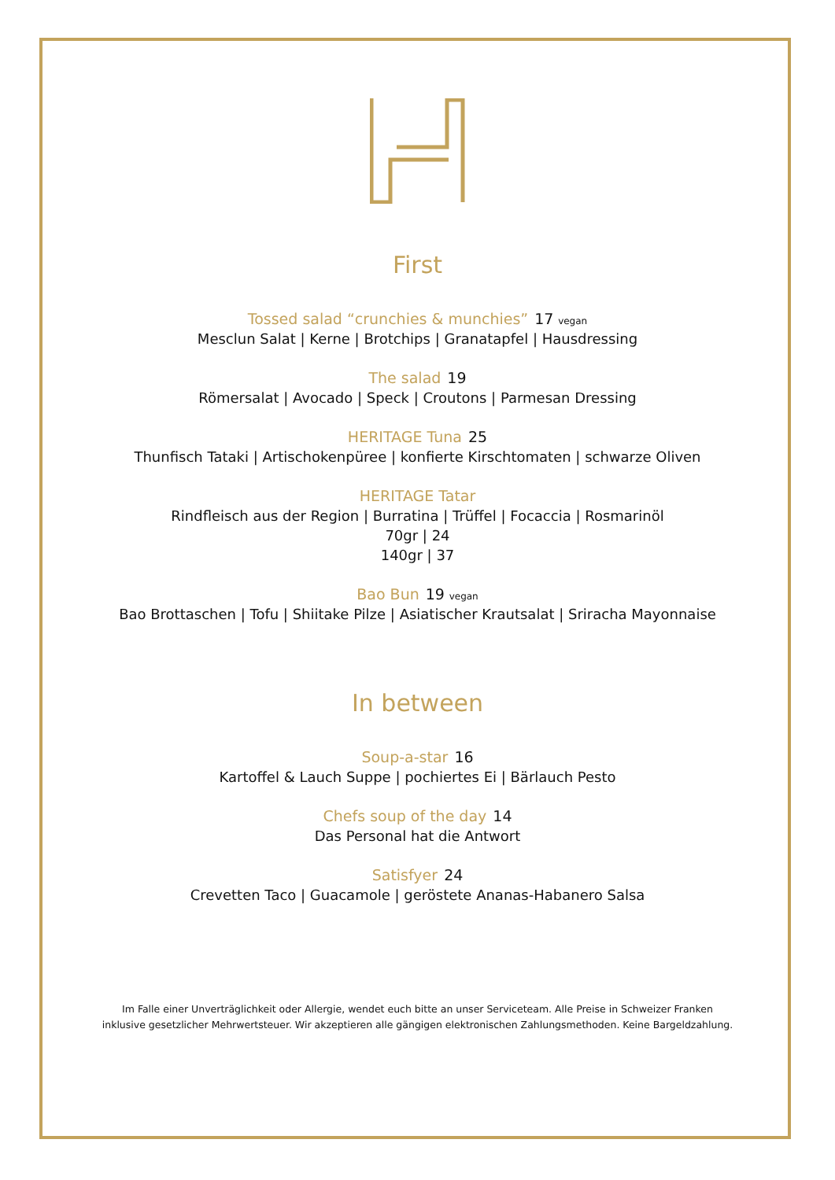First
Tossed salad “crunchies & munchies” 17 vegan
Mesclun Salat | Kerne | Brotchips | Granatapfel | Hausdressing
The salad 19
Römersalat | Avocado | Speck | Croutons | Parmesan Dressing
HERITAGE Tuna 25
Thunfisch Tataki | Artischokenpüree | konfierte Kirschtomaten | schwarze Oliven
HERITAGE Tatar
Rindfleisch aus der Region | Burratina | Trüffel | Focaccia | Rosmarinöl
70gr | 24
140gr | 37
Bao Bun 19 vegan
Bao Brottaschen | Tofu | Shiitake Pilze | Asiatischer Krautsalat | Sriracha Mayonnaise
In between
Soup-a-star 16
Kartoffel & Lauch Suppe | pochiertes Ei | Bärlauch Pesto
Chefs soup of the day 14
Das Personal hat die Antwort
Satisfyer 24
Crevetten Taco | Guacamole | geröstete Ananas-Habanero Salsa
Im Falle einer Unverträglichkeit oder Allergie, wendet euch bitte an unser Serviceteam. Alle Preise in Schweizer Franken
inklusive gesetzlicher Mehrwertsteuer. Wir akzeptieren alle gängigen elektronischen Zahlungsmethoden. Keine Bargeldzahlung.